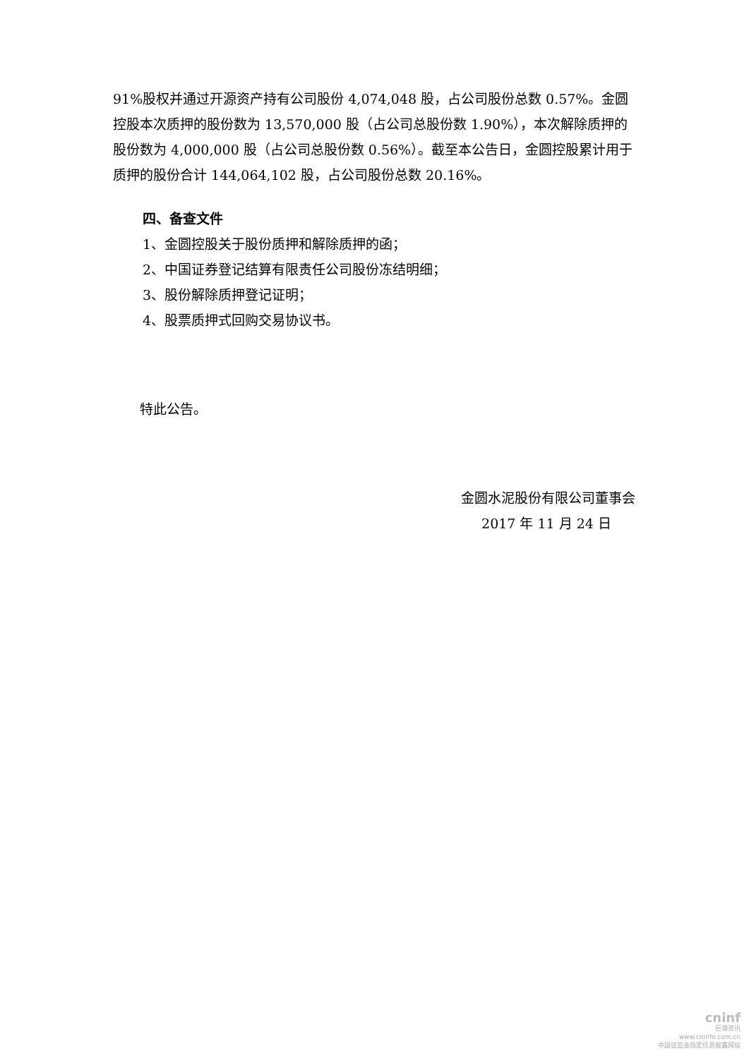91%股权并通过开源资产持有公司股份 4,074,048 股，占公司股份总数 0.57%。金圆控股本次质押的股份数为 13,570,000 股（占公司总股份数 1.90%），本次解除质押的股份数为 4,000,000 股（占公司总股份数 0.56%）。截至本公告日，金圆控股累计用于质押的股份合计 144,064,102 股，占公司股份总数 20.16%。
四、备查文件
1、金圆控股关于股份质押和解除质押的函；
2、中国证券登记结算有限责任公司股份冻结明细；
3、股份解除质押登记证明；
4、股票质押式回购交易协议书。
特此公告。
金圆水泥股份有限公司董事会
2017 年 11 月 24 日
cninf
巨潮资讯
www.cninfo.com.cn
中国证监会指定信息披露网站